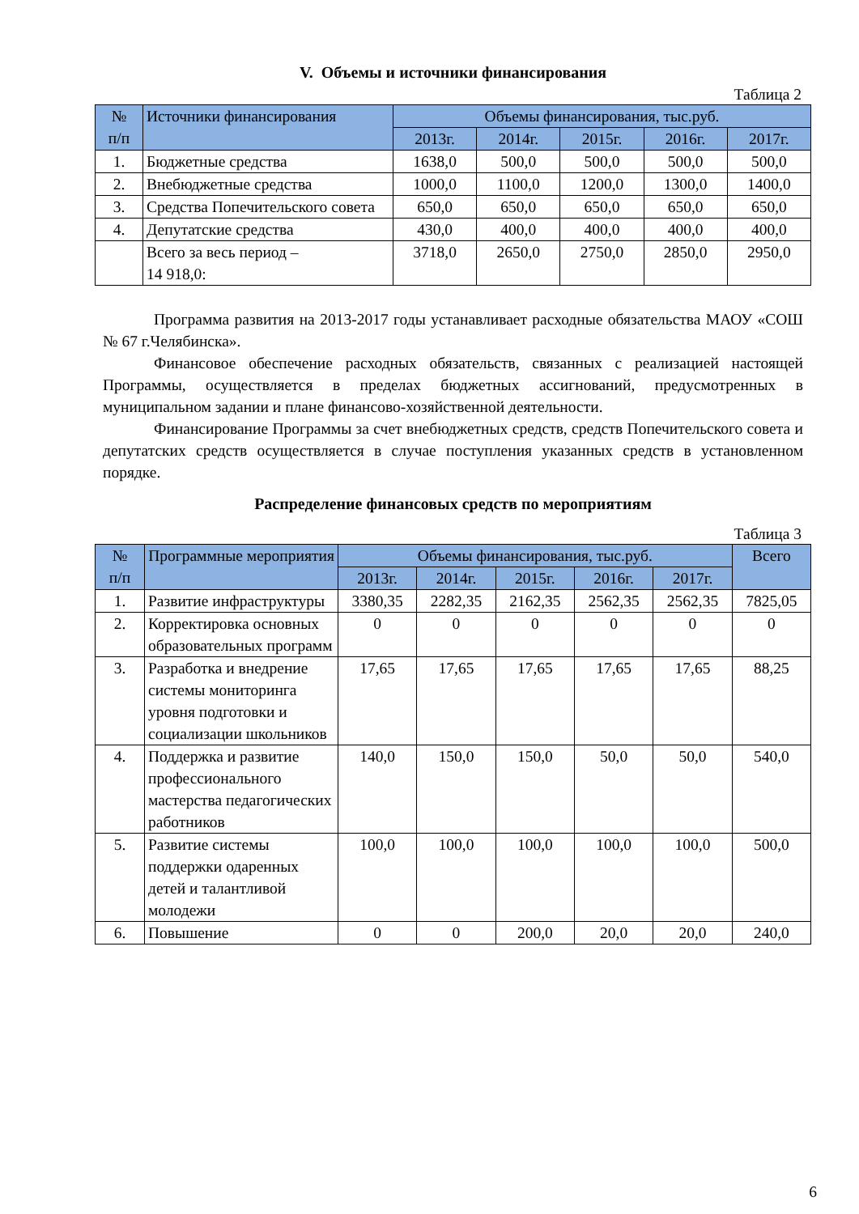V. Объемы и источники финансирования
Таблица 2
| № п/п | Источники финансирования | Объемы финансирования, тыс.руб. | | | | |
| --- | --- | --- | --- | --- | --- | --- |
| | | 2013г. | 2014г. | 2015г. | 2016г. | 2017г. |
| 1. | Бюджетные средства | 1638,0 | 500,0 | 500,0 | 500,0 | 500,0 |
| 2. | Внебюджетные средства | 1000,0 | 1100,0 | 1200,0 | 1300,0 | 1400,0 |
| 3. | Средства Попечительского совета | 650,0 | 650,0 | 650,0 | 650,0 | 650,0 |
| 4. | Депутатские средства | 430,0 | 400,0 | 400,0 | 400,0 | 400,0 |
| | Всего за весь период – 14 918,0: | 3718,0 | 2650,0 | 2750,0 | 2850,0 | 2950,0 |
Программа развития на 2013-2017 годы устанавливает расходные обязательства МАОУ «СОШ № 67 г.Челябинска».
Финансовое обеспечение расходных обязательств, связанных с реализацией настоящей Программы, осуществляется в пределах бюджетных ассигнований, предусмотренных в муниципальном задании и плане финансово-хозяйственной деятельности.
Финансирование Программы за счет внебюджетных средств, средств Попечительского совета и депутатских средств осуществляется в случае поступления указанных средств в установленном порядке.
Распределение финансовых средств по мероприятиям
Таблица 3
| № п/п | Программные мероприятия | Объемы финансирования, тыс.руб. | | | | | Всего |
| --- | --- | --- | --- | --- | --- | --- | --- |
| | | 2013г. | 2014г. | 2015г. | 2016г. | 2017г. | |
| 1. | Развитие инфраструктуры | 3380,35 | 2282,35 | 2162,35 | 2562,35 | 2562,35 | 7825,05 |
| 2. | Корректировка основных образовательных программ | 0 | 0 | 0 | 0 | 0 | 0 |
| 3. | Разработка и внедрение системы мониторинга уровня подготовки и социализации школьников | 17,65 | 17,65 | 17,65 | 17,65 | 17,65 | 88,25 |
| 4. | Поддержка и развитие профессионального мастерства педагогических работников | 140,0 | 150,0 | 150,0 | 50,0 | 50,0 | 540,0 |
| 5. | Развитие системы поддержки одаренных детей и талантливой молодежи | 100,0 | 100,0 | 100,0 | 100,0 | 100,0 | 500,0 |
| 6. | Повышение | 0 | 0 | 200,0 | 20,0 | 20,0 | 240,0 |
6